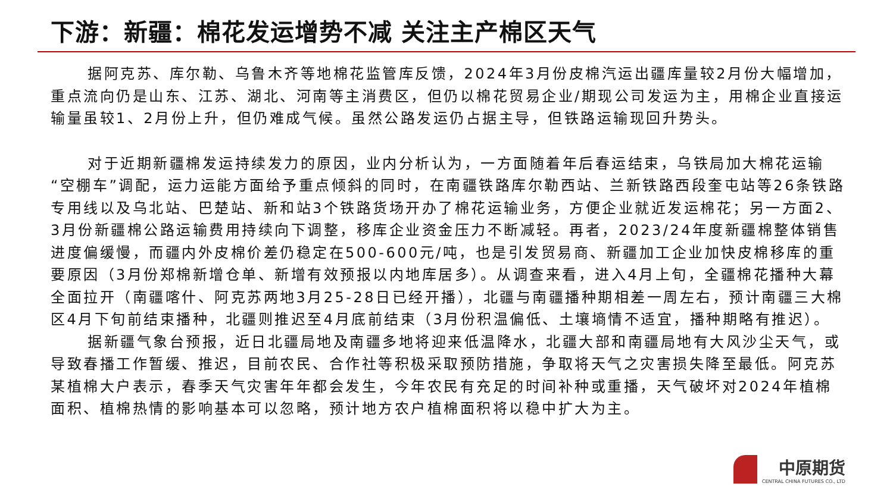下游：新疆：棉花发运增势不减 关注主产棉区天气
据阿克苏、库尔勒、乌鲁木齐等地棉花监管库反馈，2024年3月份皮棉汽运出疆库量较2月份大幅增加，重点流向仍是山东、江苏、湖北、河南等主消费区，但仍以棉花贸易企业/期现公司发运为主，用棉企业直接运输量虽较1、2月份上升，但仍难成气候。虽然公路发运仍占据主导，但铁路运输现回升势头。
对于近期新疆棉发运持续发力的原因，业内分析认为，一方面随着年后春运结束，乌铁局加大棉花运输“空棚车”调配，运力运能方面给予重点倾斜的同时，在南疆铁路库尔勒西站、兰新铁路西段奎屯站等26条铁路专用线以及乌北站、巴楚站、新和站3个铁路货场开办了棉花运输业务，方便企业就近发运棉花；另一方面2、3月份新疆棉公路运输费用持续向下调整，移库企业资金压力不断减轻。再者，2023/24年度新疆棉整体销售进度偏缓慢，而疆内外皮棉价差仍稳定在500-600元/吨，也是引发贸易商、新疆加工企业加快皮棉移库的重要原因（3月份郑棉新增仓单、新增有效预报以内地库居多）。从调查来看，进入4月上旬，全疆棉花播种大幕全面拉开（南疆喀什、阿克苏两地3月25-28日已经开播），北疆与南疆播种期相差一周左右，预计南疆三大棉区4月下旬前结束播种，北疆则推迟至4月底前结束（3月份积温偏低、土壤墒情不适宜，播种期略有推迟）。
据新疆气象台预报，近日北疆局地及南疆多地将迎来低温降水，北疆大部和南疆局地有大风沙尘天气，或导致春播工作暂缓、推迟，目前农民、合作社等积极采取预防措施，争取将天气之灾害损失降至最低。阿克苏某植棉大户表示，春季天气灾害年年都会发生，今年农民有充足的时间补种或重播，天气破坏对2024年植棉面积、植棉热情的影响基本可以忽略，预计地方农户植棉面积将以稳中扩大为主。
中原期货
CENTRAL CHINA FUTURES CO., LTD